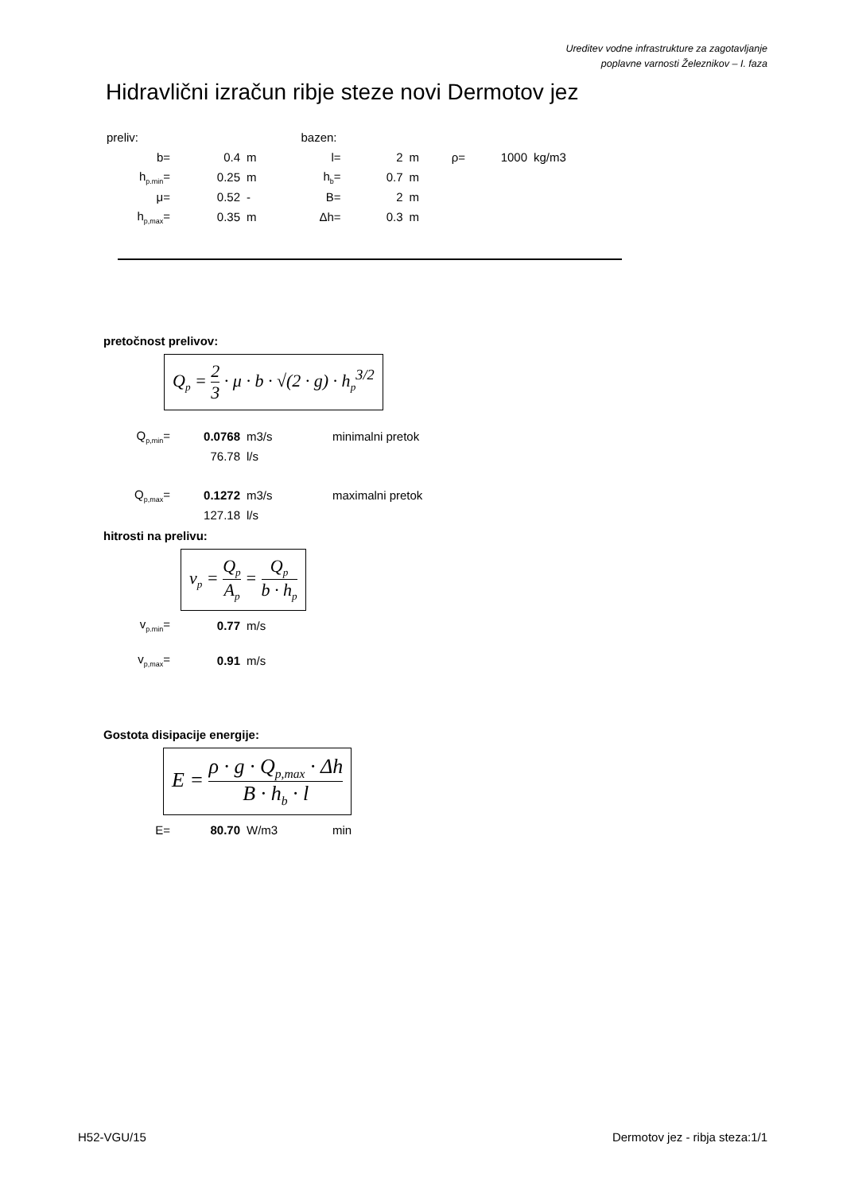Ureditev vodne infrastrukture za zagotavljanje
poplavne varnosti Železnikov – I. faza
Hidravlični izračun ribje steze novi Dermotov jez
| preliv: | | | | bazen: | | | | | |
| b= | 0.4 | m | | l= | 2 | m | ρ= | 1000 | kg/m3 |
| h<sub>p.min</sub>= | 0.25 | m | | h<sub>b</sub>= | 0.7 | m | | | |
| μ= | 0.52 | - | | B= | 2 | m | | | |
| h<sub>p,max</sub>= | 0.35 | m | | Δh= | 0.3 | m | | | |
pretočnost prelivov:
Q<sub>p</sub> = 2 3 · μ · b · √(2 · g) · h<sub>p</sub><sup>3/2</sup>
| Q<sub>p,min</sub>= | 0.0768 | m3/s | minimalni pretok |
| | 76.78 | l/s | |
| Q<sub>p,max</sub>= | 0.1272 | m3/s | maximalni pretok |
| | 127.18 | l/s | |
hitrosti na prelivu:
v<sub>p</sub> = Q<sub>p</sub> A<sub>p</sub> = Q<sub>p</sub> b · h<sub>p</sub>
| v<sub>p.min</sub>= | 0.77 | m/s |
| v<sub>p,max</sub>= | 0.91 | m/s |
Gostota disipacije energije:
E = ρ · g · Q<sub>p,max</sub> · Δh B · h<sub>b</sub> · l
| E= | 80.70 | W/m3 | min |
H52-VGU/15 Dermotov jez - ribja steza:1/1